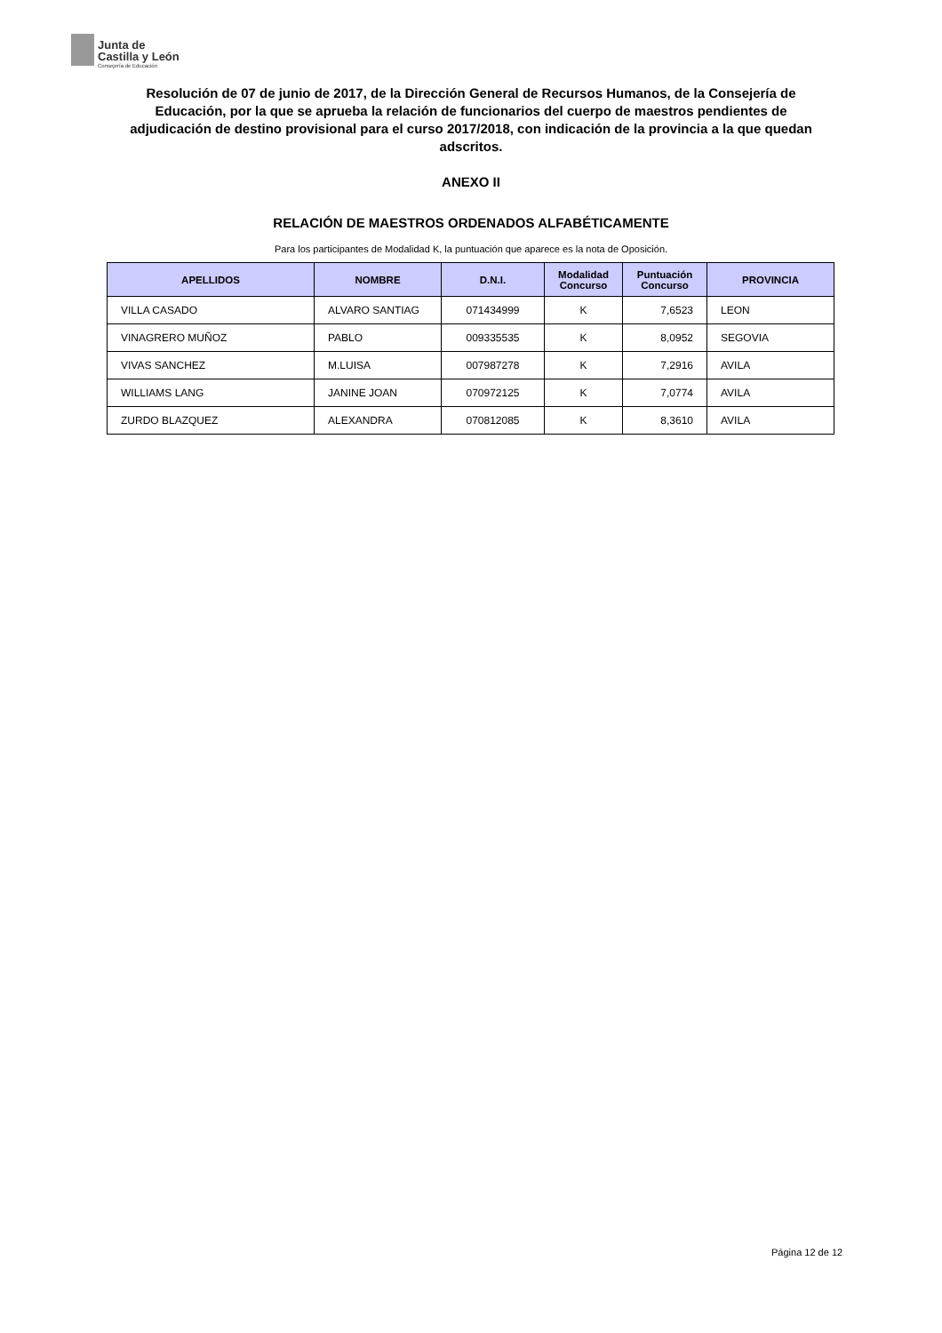Junta de
Castilla y León
Consejería de Educación
Resolución de 07 de junio de 2017, de la Dirección General de Recursos Humanos, de la Consejería de Educación, por la que se aprueba la relación de funcionarios del cuerpo de maestros pendientes de adjudicación de destino provisional para el curso 2017/2018, con indicación de la provincia a la que quedan adscritos.
ANEXO II
RELACIÓN DE MAESTROS ORDENADOS ALFABÉTICAMENTE
Para los participantes de Modalidad K, la puntuación que aparece es la nota de Oposición.
| APELLIDOS | NOMBRE | D.N.I. | Modalidad Concurso | Puntuación Concurso | PROVINCIA |
| --- | --- | --- | --- | --- | --- |
| VILLA CASADO | ALVARO SANTIAG | 071434999 | K | 7,6523 | LEON |
| VINAGRERO MUÑOZ | PABLO | 009335535 | K | 8,0952 | SEGOVIA |
| VIVAS SANCHEZ | M.LUISA | 007987278 | K | 7,2916 | AVILA |
| WILLIAMS LANG | JANINE JOAN | 070972125 | K | 7,0774 | AVILA |
| ZURDO BLAZQUEZ | ALEXANDRA | 070812085 | K | 8,3610 | AVILA |
Página 12 de 12